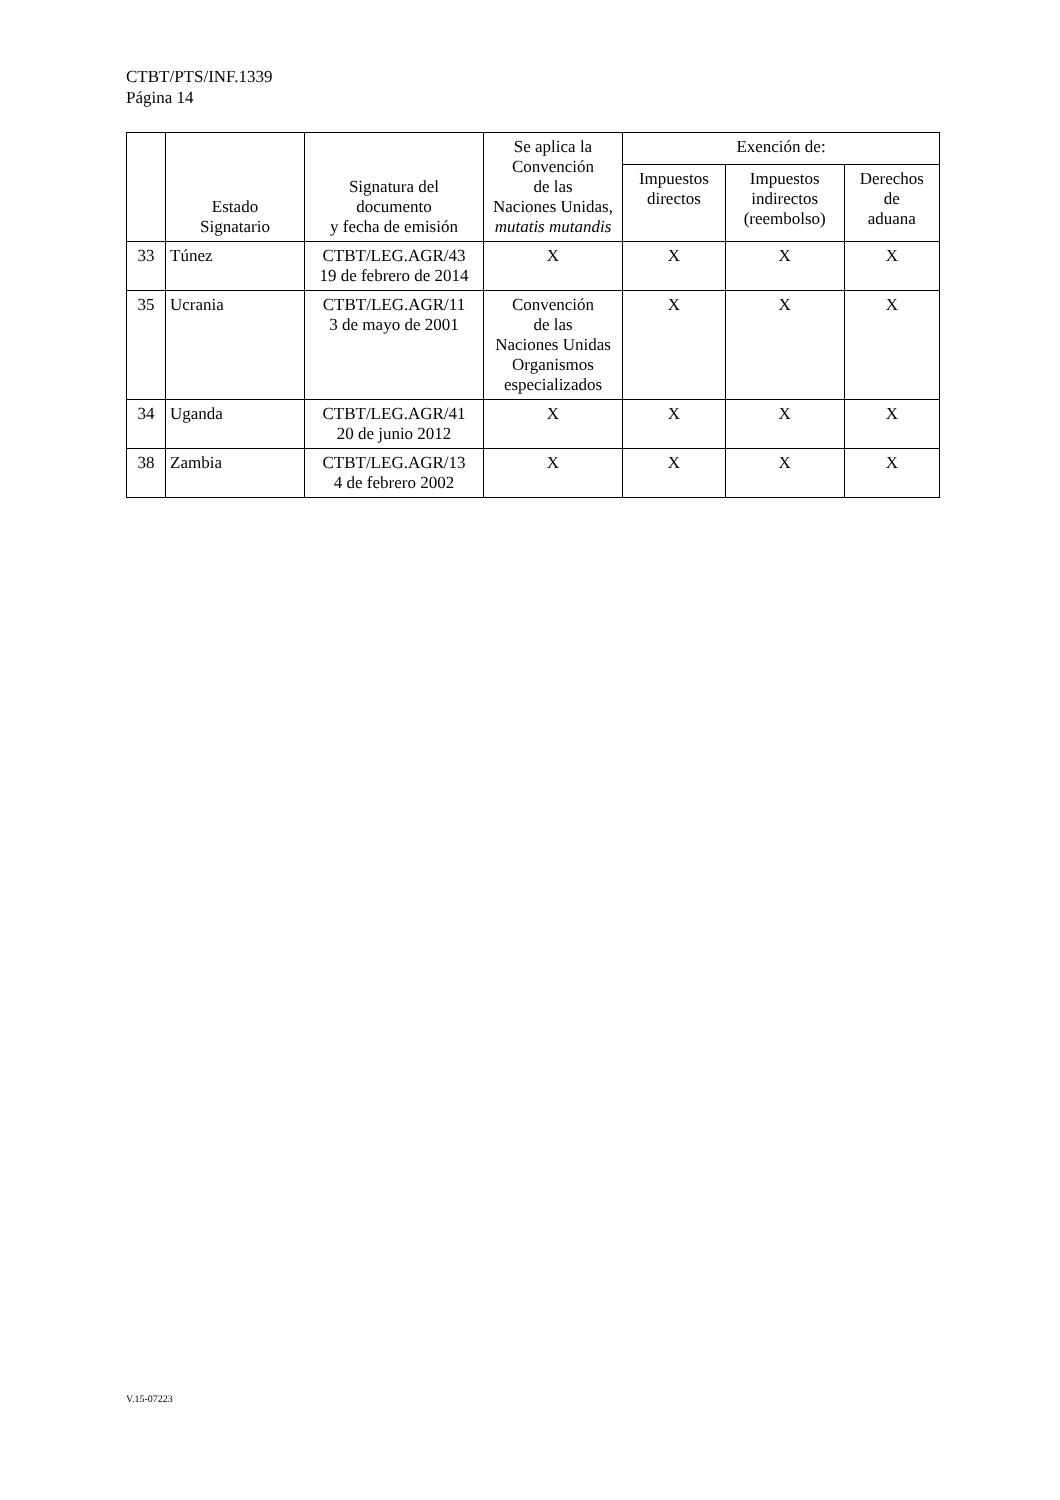CTBT/PTS/INF.1339
Página 14
| | Estado Signatario | Signatura del documento y fecha de emisión | Se aplica la Convención de las Naciones Unidas, mutatis mutandis | Exención de: | | |
| --- | --- | --- | --- | --- | --- | --- |
| | | | | Impuestos directos | Impuestos indirectos (reembolso) | Derechos de aduana |
| 33 | Túnez | CTBT/LEG.AGR/43 19 de febrero de 2014 | X | X | X | X |
| 35 | Ucrania | CTBT/LEG.AGR/11 3 de mayo de 2001 | Convención de las Naciones Unidas Organismos especializados | X | X | X |
| 34 | Uganda | CTBT/LEG.AGR/41 20 de junio 2012 | X | X | X | X |
| 38 | Zambia | CTBT/LEG.AGR/13 4 de febrero 2002 | X | X | X | X |
V.15-07223